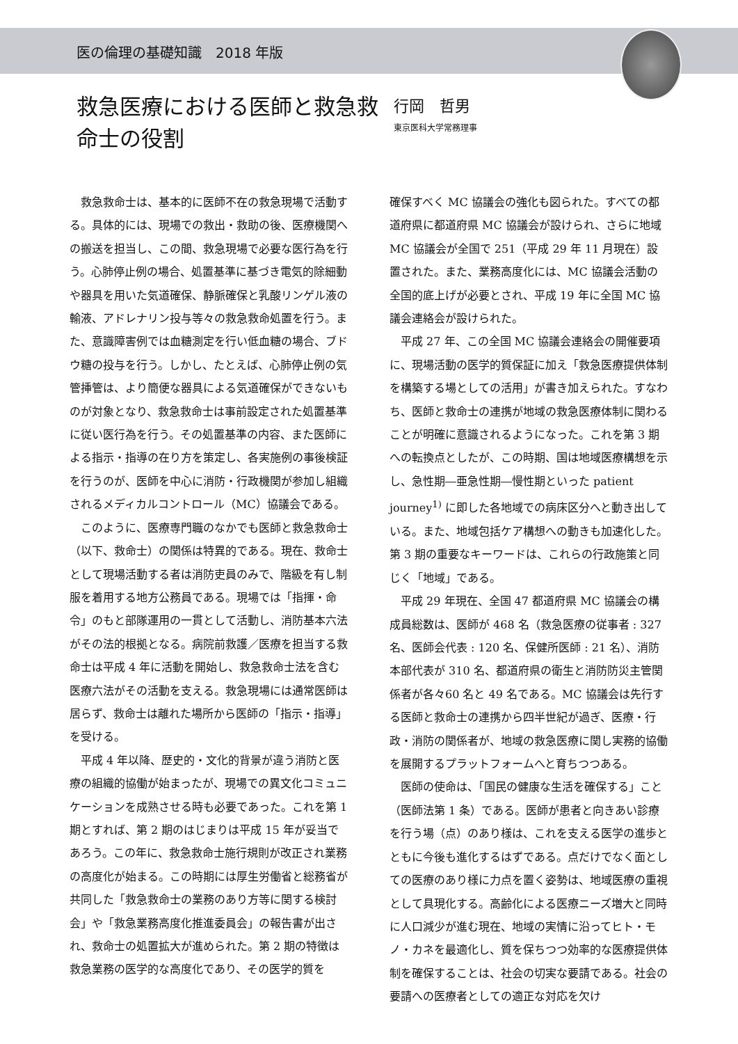医の倫理の基礎知識　2018 年版
救急医療における医師と救急救命士の役割
行岡　哲男
東京医科大学常務理事
救急救命士は、基本的に医師不在の救急現場で活動する。具体的には、現場での救出・救助の後、医療機関への搬送を担当し、この間、救急現場で必要な医行為を行う。心肺停止例の場合、処置基準に基づき電気的除細動や器具を用いた気道確保、静脈確保と乳酸リンゲル液の輸液、アドレナリン投与等々の救急救命処置を行う。また、意識障害例では血糖測定を行い低血糖の場合、ブドウ糖の投与を行う。しかし、たとえば、心肺停止例の気管挿管は、より簡便な器具による気道確保ができないものが対象となり、救急救命士は事前設定された処置基準に従い医行為を行う。その処置基準の内容、また医師による指示・指導の在り方を策定し、各実施例の事後検証を行うのが、医師を中心に消防・行政機関が参加し組織されるメディカルコントロール（MC）協議会である。
このように、医療専門職のなかでも医師と救急救命士（以下、救命士）の関係は特異的である。現在、救命士として現場活動する者は消防吏員のみで、階級を有し制服を着用する地方公務員である。現場では「指揮・命令」のもと部隊運用の一貫として活動し、消防基本六法がその法的根拠となる。病院前救護／医療を担当する救命士は平成 4 年に活動を開始し、救急救命士法を含む医療六法がその活動を支える。救急現場には通常医師は居らず、救命士は離れた場所から医師の「指示・指導」を受ける。
平成 4 年以降、歴史的・文化的背景が違う消防と医療の組織的協働が始まったが、現場での異文化コミュニケーションを成熟させる時も必要であった。これを第 1 期とすれば、第 2 期のはじまりは平成 15 年が妥当であろう。この年に、救急救命士施行規則が改正され業務の高度化が始まる。この時期には厚生労働省と総務省が共同した「救急救命士の業務のあり方等に関する検討会」や「救急業務高度化推進委員会」の報告書が出され、救命士の処置拡大が進められた。第 2 期の特徴は救急業務の医学的な高度化であり、その医学的質を
確保すべく MC 協議会の強化も図られた。すべての都道府県に都道府県 MC 協議会が設けられ、さらに地域 MC 協議会が全国で 251（平成 29 年 11 月現在）設置された。また、業務高度化には、MC 協議会活動の全国的底上げが必要とされ、平成 19 年に全国 MC 協議会連絡会が設けられた。
平成 27 年、この全国 MC 協議会連絡会の開催要項に、現場活動の医学的質保証に加え「救急医療提供体制を構築する場としての活用」が書き加えられた。すなわち、医師と救命士の連携が地域の救急医療体制に関わることが明確に意識されるようになった。これを第 3 期への転換点としたが、この時期、国は地域医療構想を示し、急性期―亜急性期―慢性期といった patient journey<sup>1)</sup> に即した各地域での病床区分へと動き出している。また、地域包括ケア構想への動きも加速化した。第 3 期の重要なキーワードは、これらの行政施策と同じく「地域」である。
平成 29 年現在、全国 47 都道府県 MC 協議会の構成員総数は、医師が 468 名（救急医療の従事者 : 327 名、医師会代表 : 120 名、保健所医師 : 21 名）、消防本部代表が 310 名、都道府県の衛生と消防防災主管関係者が各々60 名と 49 名である。MC 協議会は先行する医師と救命士の連携から四半世紀が過ぎ、医療・行政・消防の関係者が、地域の救急医療に関し実務的協働を展開するプラットフォームへと育ちつつある。
医師の使命は、「国民の健康な生活を確保する」こと（医師法第 1 条）である。医師が患者と向きあい診療を行う場（点）のあり様は、これを支える医学の進歩とともに今後も進化するはずである。点だけでなく面としての医療のあり様に力点を置く姿勢は、地域医療の重視として具現化する。高齢化による医療ニーズ増大と同時に人口減少が進む現在、地域の実情に沿ってヒト・モノ・カネを最適化し、質を保ちつつ効率的な医療提供体制を確保することは、社会の切実な要請である。社会の要請への医療者としての適正な対応を欠け